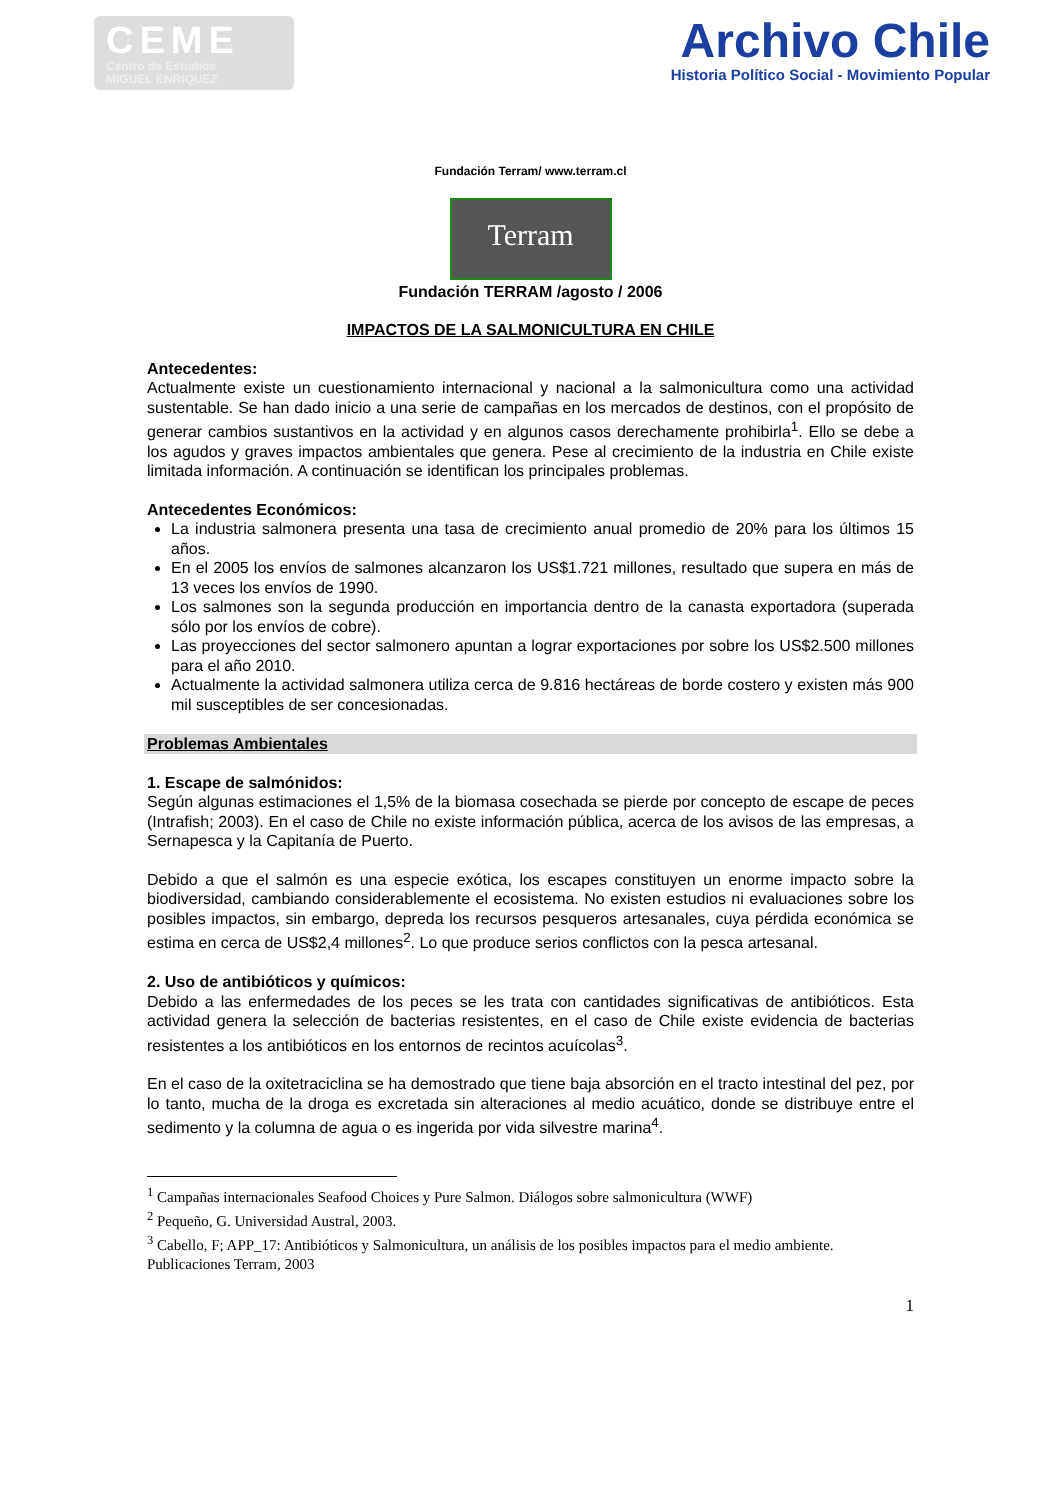CEME
Centro de Estudios
MIGUEL ENRIQUEZ
Archivo Chile
Historia Político Social - Movimiento Popular
Fundación Terram/ www.terram.cl
Terram
Fundación TERRAM /agosto / 2006
IMPACTOS DE LA SALMONICULTURA EN CHILE
Antecedentes:
Actualmente existe un cuestionamiento internacional y nacional a la salmonicultura como una actividad sustentable. Se han dado inicio a una serie de campañas en los mercados de destinos, con el propósito de generar cambios sustantivos en la actividad y en algunos casos derechamente prohibirla<sup>1</sup>. Ello se debe a los agudos y graves impactos ambientales que genera. Pese al crecimiento de la industria en Chile existe limitada información. A continuación se identifican los principales problemas.
Antecedentes Económicos:
La industria salmonera presenta una tasa de crecimiento anual promedio de 20% para los últimos 15 años.
En el 2005 los envíos de salmones alcanzaron los US$1.721 millones, resultado que supera en más de 13 veces los envíos de 1990.
Los salmones son la segunda producción en importancia dentro de la canasta exportadora (superada sólo por los envíos de cobre).
Las proyecciones del sector salmonero apuntan a lograr exportaciones por sobre los US$2.500 millones para el año 2010.
Actualmente la actividad salmonera utiliza cerca de 9.816 hectáreas de borde costero y existen más 900 mil susceptibles de ser concesionadas.
Problemas Ambientales
1. Escape de salmónidos:
Según algunas estimaciones el 1,5% de la biomasa cosechada se pierde por concepto de escape de peces (Intrafish; 2003). En el caso de Chile no existe información pública, acerca de los avisos de las empresas, a Sernapesca y la Capitanía de Puerto.
Debido a que el salmón es una especie exótica, los escapes constituyen un enorme impacto sobre la biodiversidad, cambiando considerablemente el ecosistema. No existen estudios ni evaluaciones sobre los posibles impactos, sin embargo, depreda los recursos pesqueros artesanales, cuya pérdida económica se estima en cerca de US$2,4 millones<sup>2</sup>. Lo que produce serios conflictos con la pesca artesanal.
2. Uso de antibióticos y químicos:
Debido a las enfermedades de los peces se les trata con cantidades significativas de antibióticos. Esta actividad genera la selección de bacterias resistentes, en el caso de Chile existe evidencia de bacterias resistentes a los antibióticos en los entornos de recintos acuícolas<sup>3</sup>.
En el caso de la oxitetraciclina se ha demostrado que tiene baja absorción en el tracto intestinal del pez, por lo tanto, mucha de la droga es excretada sin alteraciones al medio acuático, donde se distribuye entre el sedimento y la columna de agua o es ingerida por vida silvestre marina<sup>4</sup>.
<sup>1</sup> Campañas internacionales Seafood Choices y Pure Salmon. Diálogos sobre salmonicultura (WWF)
<sup>2</sup> Pequeño, G. Universidad Austral, 2003.
<sup>3</sup> Cabello, F; APP_17: Antibióticos y Salmonicultura, un análisis de los posibles impactos para el medio ambiente. Publicaciones Terram, 2003
1